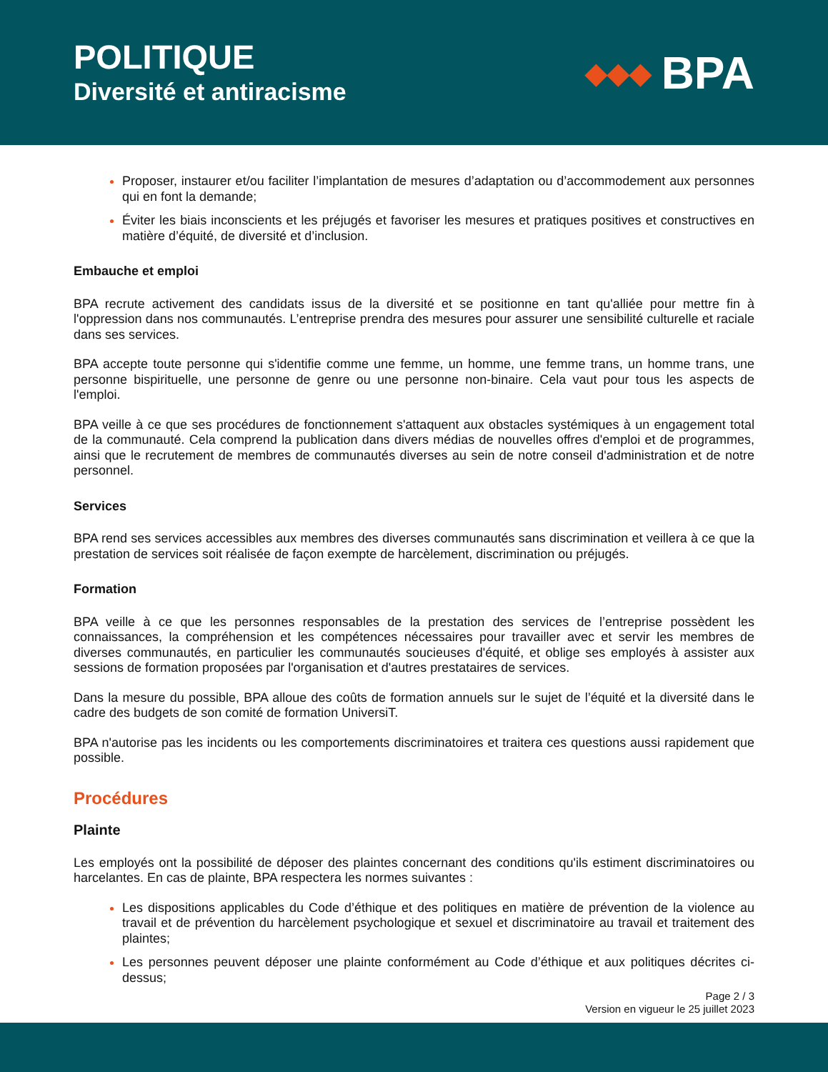POLITIQUE
Diversité et antiracisme
◆◆◆ BPA
Proposer, instaurer et/ou faciliter l’implantation de mesures d’adaptation ou d’accommodement aux personnes qui en font la demande;
Éviter les biais inconscients et les préjugés et favoriser les mesures et pratiques positives et constructives en matière d’équité, de diversité et d’inclusion.
Embauche et emploi
BPA recrute activement des candidats issus de la diversité et se positionne en tant qu'alliée pour mettre fin à l'oppression dans nos communautés. L’entreprise prendra des mesures pour assurer une sensibilité culturelle et raciale dans ses services.
BPA accepte toute personne qui s'identifie comme une femme, un homme, une femme trans, un homme trans, une personne bispirituelle, une personne de genre ou une personne non-binaire. Cela vaut pour tous les aspects de l'emploi.
BPA veille à ce que ses procédures de fonctionnement s'attaquent aux obstacles systémiques à un engagement total de la communauté. Cela comprend la publication dans divers médias de nouvelles offres d'emploi et de programmes, ainsi que le recrutement de membres de communautés diverses au sein de notre conseil d'administration et de notre personnel.
Services
BPA rend ses services accessibles aux membres des diverses communautés sans discrimination et veillera à ce que la prestation de services soit réalisée de façon exempte de harcèlement, discrimination ou préjugés.
Formation
BPA veille à ce que les personnes responsables de la prestation des services de l’entreprise possèdent les connaissances, la compréhension et les compétences nécessaires pour travailler avec et servir les membres de diverses communautés, en particulier les communautés soucieuses d'équité, et oblige ses employés à assister aux sessions de formation proposées par l'organisation et d'autres prestataires de services.
Dans la mesure du possible, BPA alloue des coûts de formation annuels sur le sujet de l’équité et la diversité dans le cadre des budgets de son comité de formation UniversiT.
BPA n'autorise pas les incidents ou les comportements discriminatoires et traitera ces questions aussi rapidement que possible.
Procédures
Plainte
Les employés ont la possibilité de déposer des plaintes concernant des conditions qu'ils estiment discriminatoires ou harcelantes. En cas de plainte, BPA respectera les normes suivantes :
Les dispositions applicables du Code d’éthique et des politiques en matière de prévention de la violence au travail et de prévention du harcèlement psychologique et sexuel et discriminatoire au travail et traitement des plaintes;
Les personnes peuvent déposer une plainte conformément au Code d’éthique et aux politiques décrites ci-dessus;
Page 2 / 3
Version en vigueur le 25 juillet 2023